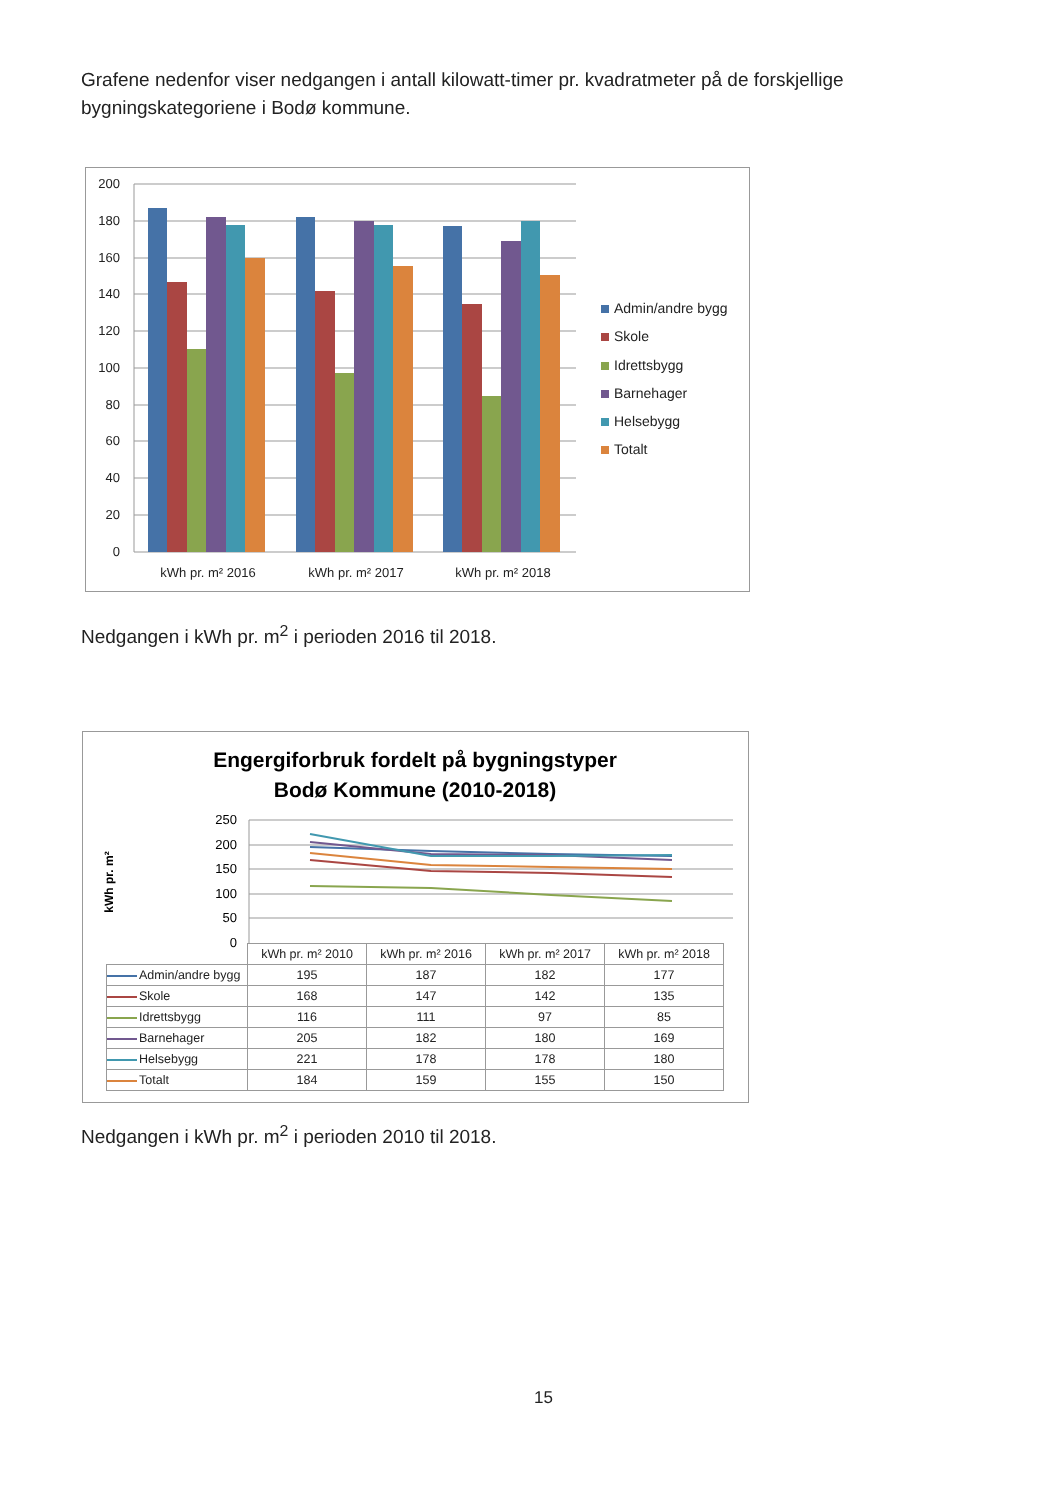Grafene nedenfor viser nedgangen i antall kilowatt-timer pr. kvadratmeter på de forskjellige bygningskategoriene i Bodø kommune.
200
180
160
140
120
100
80
60
40
20
0
kWh pr. m² 2016
kWh pr. m² 2017
kWh pr. m² 2018
Admin/andre bygg
Skole
Idrettsbygg
Barnehager
Helsebygg
Totalt
Nedgangen i kWh pr. m<sup>2</sup> i perioden 2016 til 2018.
Engergiforbruk fordelt på bygningstyper
Bodø Kommune (2010-2018)
kWh pr. m²
250
200
150
100
50
0
| | kWh pr. m² 2010 | kWh pr. m² 2016 | kWh pr. m² 2017 | kWh pr. m² 2018 |
| --- | --- | --- | --- | --- |
| Admin/andre bygg | 195 | 187 | 182 | 177 |
| Skole | 168 | 147 | 142 | 135 |
| Idrettsbygg | 116 | 111 | 97 | 85 |
| Barnehager | 205 | 182 | 180 | 169 |
| Helsebygg | 221 | 178 | 178 | 180 |
| Totalt | 184 | 159 | 155 | 150 |
Nedgangen i kWh pr. m<sup>2</sup> i perioden 2010 til 2018.
15